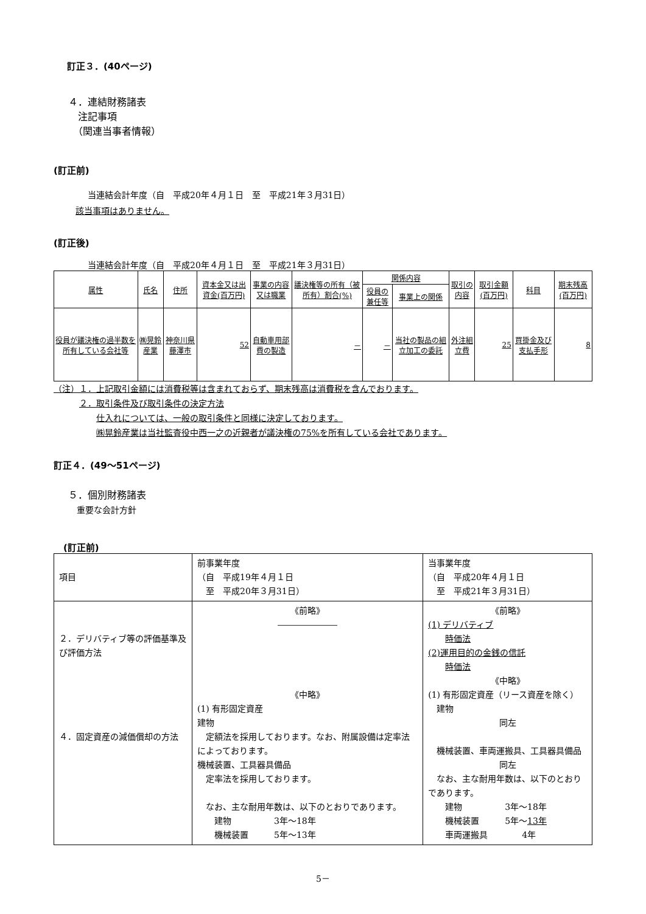訂正３．(40ページ)
４．連結財務諸表
　注記事項
　（関連当事者情報）
(訂正前)
当連結会計年度（自　平成20年４月１日　至　平成21年３月31日）
該当事項はありません。
(訂正後)
当連結会計年度（自　平成20年４月１日　至　平成21年３月31日）
| 属性 | 氏名 | 住所 | 資本金又は出資金(百万円) | 事業の内容又は職業 | 議決権等の所有（被所有）割合(%) | 関係内容 | | 取引の内容 | 取引金額(百万円) | 科目 | 期末残高(百万円) |
| --- | --- | --- | --- | --- | --- | --- | --- | --- | --- | --- | --- |
| | | | | | | 役員の兼任等 | 事業上の関係 | | | | |
| 役員が議決権の過半数を所有している会社等 | ㈱晃鈴産業 | 神奈川県藤澤市 | 52 | 自動車用部費の製造 | － | － | 当社の製品の組立加工の委託 | 外注組立費 | 25 | 買掛金及び支払手形 | 8 |
（注）１．上記取引金額には消費税等は含まれておらず、期末残高は消費税を含んでおります。
　　　２．取引条件及び取引条件の決定方法
　　　　　仕入れについては、一般の取引条件と同様に決定しております。
　　　　　㈱晃鈴産業は当社監査役中西一之の近親者が議決権の75%を所有している会社であります。
訂正４．(49～51ページ)
５．個別財務諸表
　重要な会計方針
(訂正前)
| 項目 | 前事業年度 （自 平成19年４月１日 至 平成20年３月31日） | 当事業年度 （自 平成20年４月１日 至 平成21年３月31日） |
| ２．デリバティブ等の評価基準及び評価方法 ４．固定資産の減価償却の方法 | 《前略》 ――――――― 《中略》 (1) 有形固定資産 建物 定額法を採用しております。なお、附属設備は定率法によっております。 機械装置、工具器具備品 定率法を採用しております。 なお、主な耐用年数は、以下のとおりであります。 建物 3年～18年 機械装置 5年～13年 | 《前略》 (1) デリバティブ 時価法 (2)運用目的の金銭の信託 時価法 《中略》 (1) 有形固定資産（リース資産を除く） 建物 同左 機械装置、車両運搬具、工具器具備品 同左 なお、主な耐用年数は、以下のとおりであります。 建物 3年～18年 機械装置 5年～ 13年 車両運搬具 4年 |
5－